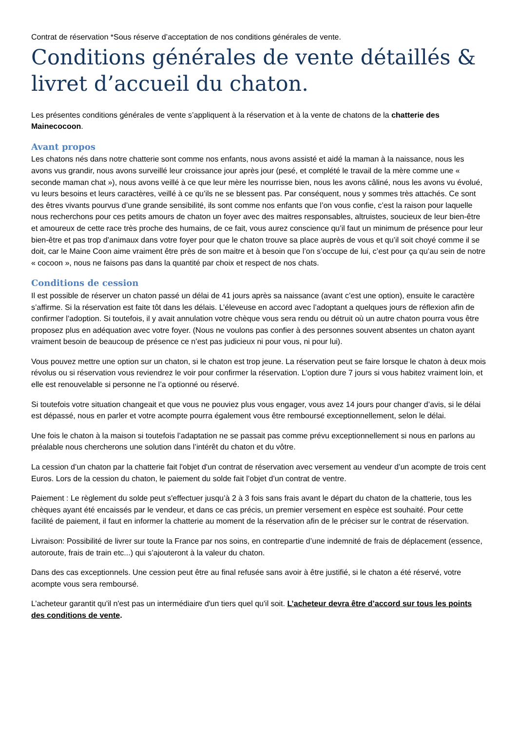Contrat de réservation *Sous réserve d’acceptation de nos conditions générales de vente.
Conditions générales de vente détaillés & livret d’accueil du chaton.
Les présentes conditions générales de vente s’appliquent à la réservation et à la vente de chatons de la chatterie des Mainecocoon.
Avant propos
Les chatons nés dans notre chatterie sont comme nos enfants, nous avons assisté et aidé la maman à la naissance, nous les avons vus grandir, nous avons surveillé leur croissance jour après jour (pesé, et complété le travail de la mère comme une « seconde maman chat »), nous avons veillé à ce que leur mère les nourrisse bien, nous les avons câliné, nous les avons vu évolué, vu leurs besoins et leurs caractères, veillé à ce qu’ils ne se blessent pas. Par conséquent, nous y sommes très attachés. Ce sont des êtres vivants pourvus d’une grande sensibilité, ils sont comme nos enfants que l’on vous confie, c’est la raison pour laquelle nous recherchons pour ces petits amours de chaton un foyer avec des maitres responsables, altruistes, soucieux de leur bien-être et amoureux de cette race très proche des humains, de ce fait, vous aurez conscience qu’il faut un minimum de présence pour leur bien-être et pas trop d’animaux dans votre foyer pour que le chaton trouve sa place auprès de vous et qu’il soit choyé comme il se doit, car le Maine Coon aime vraiment être près de son maitre et à besoin que l’on s’occupe de lui, c’est pour ça qu’au sein de notre « cocoon », nous ne faisons pas dans la quantité par choix et respect de nos chats.
Conditions de cession
Il est possible de réserver un chaton passé un délai de 41 jours après sa naissance (avant c’est une option), ensuite le caractère s’affirme. Si la réservation est faite tôt dans les délais. L’éleveuse en accord avec l’adoptant a quelques jours de réflexion afin de confirmer l’adoption. Si toutefois, il y avait annulation votre chèque vous sera rendu ou détruit où un autre chaton pourra vous être proposez plus en adéquation avec votre foyer. (Nous ne voulons pas confier à des personnes souvent absentes un chaton ayant vraiment besoin de beaucoup de présence ce n’est pas judicieux ni pour vous, ni pour lui).
Vous pouvez mettre une option sur un chaton, si le chaton est trop jeune. La réservation peut se faire lorsque le chaton à deux mois révolus ou si réservation vous reviendrez le voir pour confirmer la réservation. L’option dure 7 jours si vous habitez vraiment loin, et elle est renouvelable si personne ne l’a optionné ou réservé.
Si toutefois votre situation changeait et que vous ne pouviez plus vous engager, vous avez 14 jours pour changer d’avis, si le délai est dépassé, nous en parler et votre acompte pourra également vous être remboursé exceptionnellement, selon le délai.
Une fois le chaton à la maison si toutefois l’adaptation ne se passait pas comme prévu exceptionnellement si nous en parlons au préalable nous chercherons une solution dans l’intérêt du chaton et du vôtre.
La cession d’un chaton par la chatterie fait l'objet d'un contrat de réservation avec versement au vendeur d’un acompte de trois cent Euros. Lors de la cession du chaton, le paiement du solde fait l’objet d’un contrat de ventre.
Paiement : Le règlement du solde peut s'effectuer jusqu’à 2 à 3 fois sans frais avant le départ du chaton de la chatterie, tous les chèques ayant été encaissés par le vendeur, et dans ce cas précis, un premier versement en espèce est souhaité. Pour cette facilité de paiement, il faut en informer la chatterie au moment de la réservation afin de le préciser sur le contrat de réservation.
Livraison: Possibilité de livrer sur toute la France par nos soins, en contrepartie d’une indemnité de frais de déplacement (essence, autoroute, frais de train etc...) qui s’ajouteront à la valeur du chaton.
Dans des cas exceptionnels. Une cession peut être au final refusée sans avoir à être justifié, si le chaton a été réservé, votre acompte vous sera remboursé.
L’acheteur garantit qu'il n'est pas un intermédiaire d'un tiers quel qu'il soit. L’acheteur devra être d’accord sur tous les points des conditions de vente.